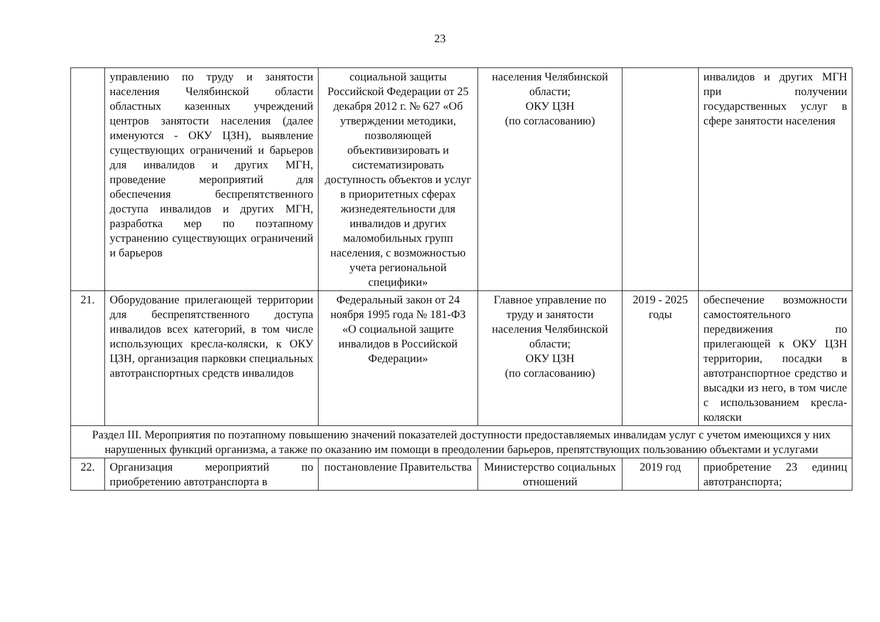23
| | управлению по труду и занятости населения Челябинской области областных казенных учреждений центров занятости населения (далее именуются - ОКУ ЦЗН), выявление существующих ограничений и барьеров для инвалидов и других МГН, проведение мероприятий для обеспечения беспрепятственного доступа инвалидов и других МГН, разработка мер по поэтапному устранению существующих ограничений и барьеров | социальной защиты Российской Федерации от 25 декабря 2012 г. № 627 «Об утверждении методики, позволяющей объективизировать и систематизировать доступность объектов и услуг в приоритетных сферах жизнедеятельности для инвалидов и других маломобильных групп населения, с возможностью учета региональной специфики» | населения Челябинской области; ОКУ ЦЗН (по согласованию) | | инвалидов и других МГН при получении государственных услуг в сфере занятости населения |
| 21. | Оборудование прилегающей территории для беспрепятственного доступа инвалидов всех категорий, в том числе использующих кресла-коляски, к ОКУ ЦЗН, организация парковки специальных автотранспортных средств инвалидов | Федеральный закон от 24 ноября 1995 года № 181-ФЗ «О социальной защите инвалидов в Российской Федерации» | Главное управление по труду и занятости населения Челябинской области; ОКУ ЦЗН (по согласованию) | 2019 - 2025 годы | обеспечение возможности самостоятельного передвижения по прилегающей к ОКУ ЦЗН территории, посадки в автотранспортное средство и высадки из него, в том числе с использованием кресла-коляски |
| Раздел III. Мероприятия по поэтапному повышению значений показателей доступности предоставляемых инвалидам услуг с учетом имеющихся у них нарушенных функций организма, а также по оказанию им помощи в преодолении барьеров, препятствующих пользованию объектами и услугами | | | | | |
| 22. | Организация мероприятий по приобретению автотранспорта в | постановление Правительства | Министерство социальных отношений | 2019 год | приобретение 23 единиц автотранспорта; |